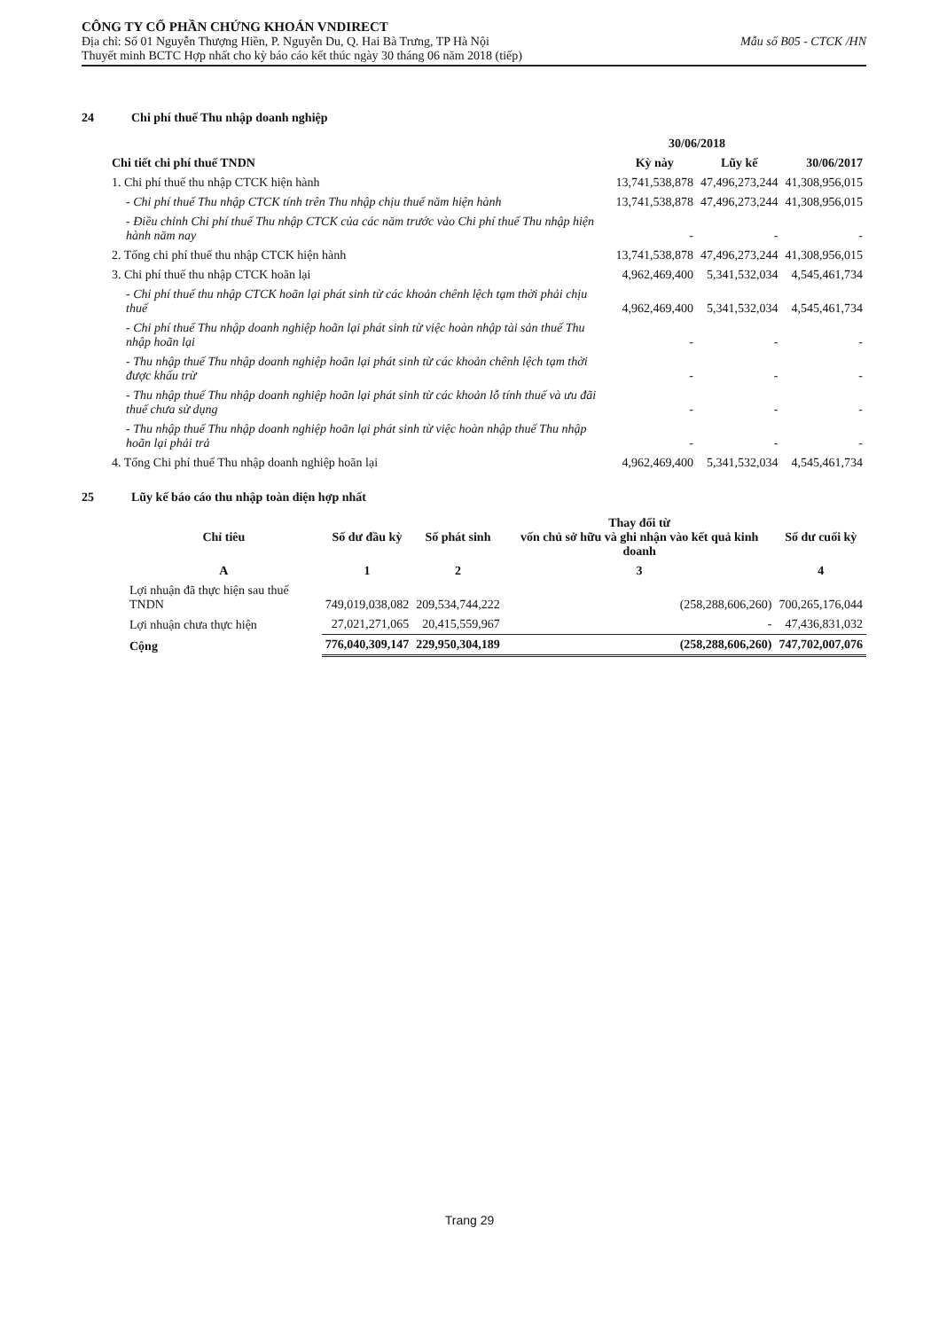CÔNG TY CỔ PHẦN CHỨNG KHOÁN VNDIRECT
Địa chỉ: Số 01 Nguyễn Thượng Hiền, P. Nguyễn Du, Q. Hai Bà Trưng, TP Hà Nội Mẫu số B05 - CTCK /HN
Thuyết minh BCTC Hợp nhất cho kỳ báo cáo kết thúc ngày 30 tháng 06 năm 2018 (tiếp)
24 Chi phí thuế Thu nhập doanh nghiệp
| | 30/06/2018 | | 30/06/2017 |
| --- | --- | --- | --- |
| Chi tiết chi phí thuế TNDN | Kỳ này | Lũy kế | |
| 1. Chi phí thuế thu nhập CTCK hiện hành | 13,741,538,878 | 47,496,273,244 | 41,308,956,015 |
| - Chi phí thuế Thu nhập CTCK tính trên Thu nhập chịu thuế năm hiện hành | 13,741,538,878 | 47,496,273,244 | 41,308,956,015 |
| - Điều chỉnh Chi phí thuế Thu nhập CTCK của các năm trước vào Chi phí thuế Thu nhập hiện hành năm nay | - | - | - |
| 2. Tổng chi phí thuế thu nhập CTCK hiện hành | 13,741,538,878 | 47,496,273,244 | 41,308,956,015 |
| 3. Chi phí thuế thu nhập CTCK hoãn lại | 4,962,469,400 | 5,341,532,034 | 4,545,461,734 |
| - Chi phí thuế thu nhập CTCK hoãn lại phát sinh từ các khoản chênh lệch tạm thời phải chịu thuế | 4,962,469,400 | 5,341,532,034 | 4,545,461,734 |
| - Chi phí thuế Thu nhập doanh nghiệp hoãn lại phát sinh từ việc hoàn nhập tài sản thuế Thu nhập hoãn lại | - | - | - |
| - Thu nhập thuế Thu nhập doanh nghiệp hoãn lại phát sinh từ các khoản chênh lệch tạm thời được khấu trừ | - | - | - |
| - Thu nhập thuế Thu nhập doanh nghiệp hoãn lại phát sinh từ các khoản lỗ tính thuế và ưu đãi thuế chưa sử dụng | - | - | - |
| - Thu nhập thuế Thu nhập doanh nghiệp hoãn lại phát sinh từ việc hoàn nhập thuế Thu nhập hoãn lại phải trả | - | - | - |
| 4. Tổng Chi phí thuế Thu nhập doanh nghiệp hoãn lại | 4,962,469,400 | 5,341,532,034 | 4,545,461,734 |
25 Lũy kế báo cáo thu nhập toàn diện hợp nhất
| Chỉ tiêu | Số dư đầu kỳ | Số phát sinh | Thay đổi từ vốn chủ sở hữu và ghi nhận vào kết quả kinh doanh | Số dư cuối kỳ |
| --- | --- | --- | --- | --- |
| A | 1 | 2 | 3 | 4 |
| Lợi nhuận đã thực hiện sau thuế TNDN | 749,019,038,082 | 209,534,744,222 | (258,288,606,260) | 700,265,176,044 |
| Lợi nhuận chưa thực hiện | 27,021,271,065 | 20,415,559,967 | - | 47,436,831,032 |
| Cộng | 776,040,309,147 | 229,950,304,189 | (258,288,606,260) | 747,702,007,076 |
Trang 29